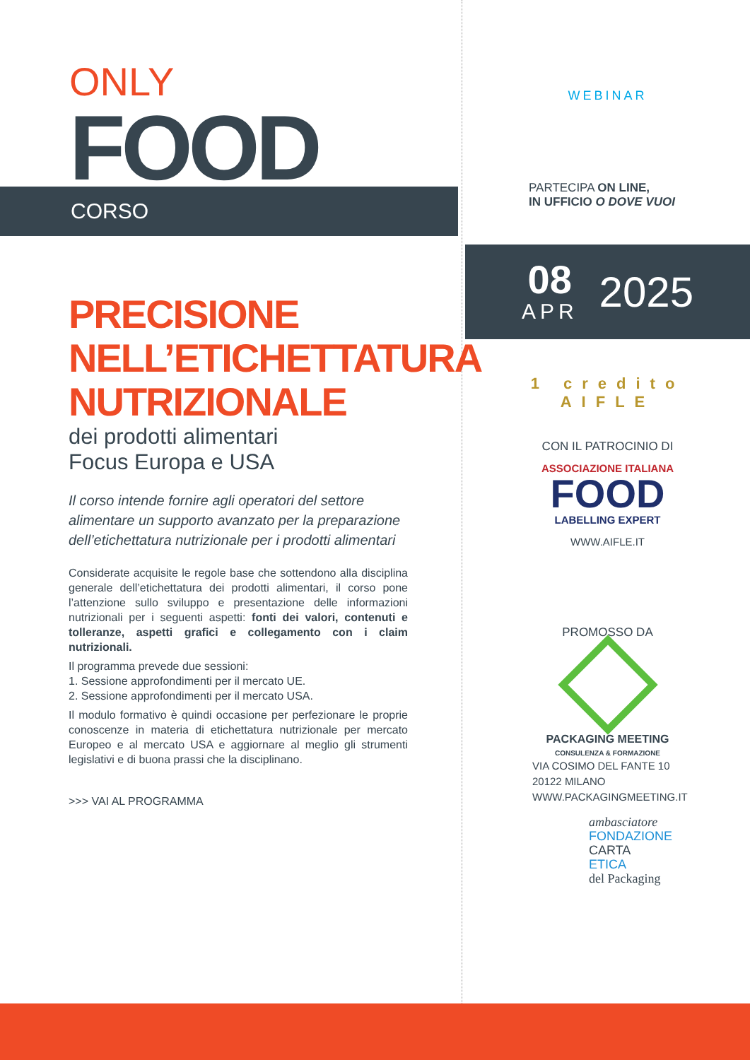ONLY
FOOD
CORSO
PRECISIONE
NELL’ETICHETTATURA
NUTRIZIONALE
dei prodotti alimentari
Focus Europa e USA
Il corso intende fornire agli operatori del settore alimentare un supporto avanzato per la preparazione dell’etichettatura nutrizionale per i prodotti alimentari
Considerate acquisite le regole base che sottendono alla disciplina generale dell’etichettatura dei prodotti alimentari, il corso pone l’attenzione sullo sviluppo e presentazione delle informazioni nutrizionali per i seguenti aspetti: fonti dei valori, contenuti e tolleranze, aspetti grafici e collegamento con i claim nutrizionali.
Il programma prevede due sessioni:
1. Sessione approfondimenti per il mercato UE.
2. Sessione approfondimenti per il mercato USA.
Il modulo formativo è quindi occasione per perfezionare le proprie conoscenze in materia di etichettatura nutrizionale per mercato Europeo e al mercato USA e aggiornare al meglio gli strumenti legislativi e di buona prassi che la disciplinano.
>>> VAI AL PROGRAMMA
WEBINAR
PARTECIPA ON LINE,
IN UFFICIO O DOVE VUOI
08
APR
2025
1 credito
AIFLE
CON IL PATROCINIO DI
ASSOCIAZIONE ITALIANA
FOOD
LABELLING EXPERT
WWW.AIFLE.IT
PROMOSSO DA
PACKAGING MEETING
CONSULENZA & FORMAZIONE
VIA COSIMO DEL FANTE 10
20122 MILANO
WWW.PACKAGINGMEETING.IT
ambasciatore
FONDAZIONE
CARTA
ETICA
del Packaging